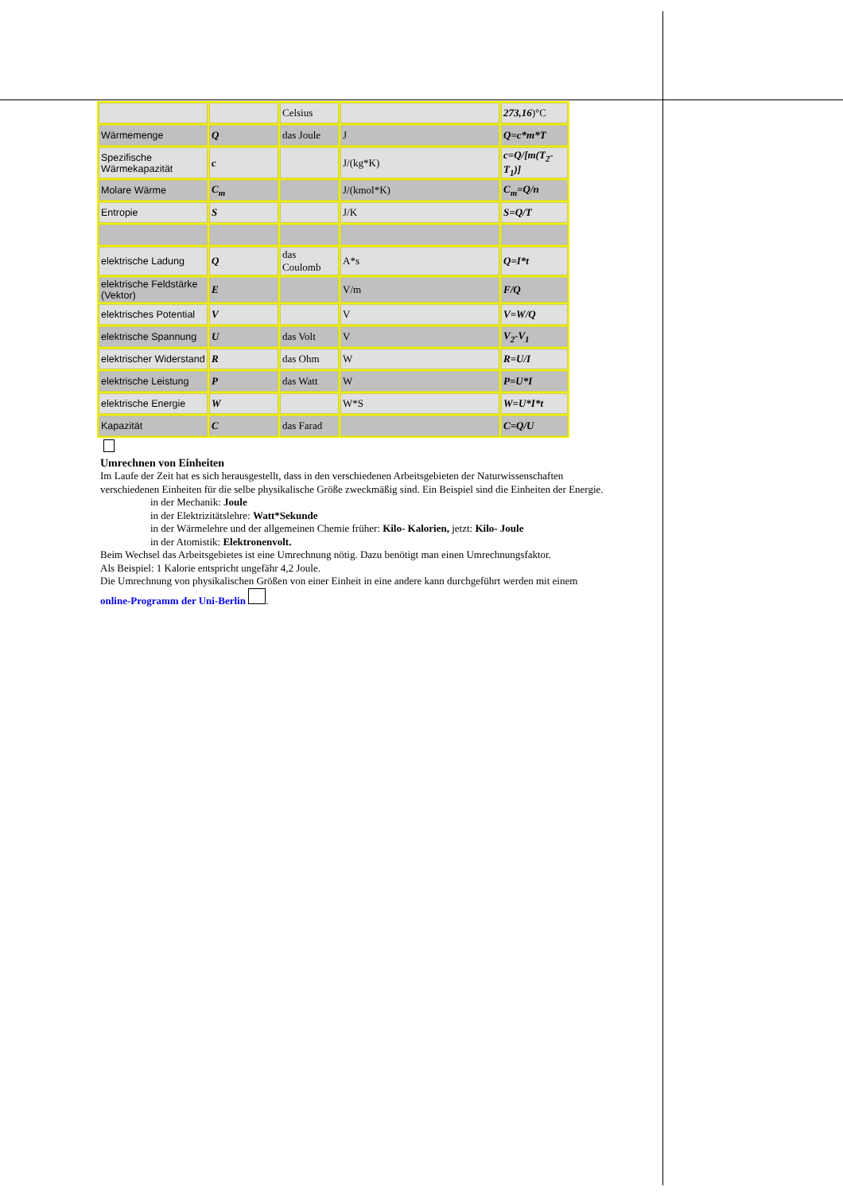| | | Celsius | | 273,16 )°C |
| Wärmemenge | Q | das Joule | J | Q=c*m*T |
| Spezifische Wärmekapazität | c | | J/(kg*K) | c=Q/[m(T<sub>2</sub>-T<sub>1</sub>)] |
| Molare Wärme | C<sub>m</sub> | | J/(kmol*K) | C<sub>m</sub>=Q/n |
| Entropie | S | | J/K | S=Q/T |
| elektrische Ladung | Q | das Coulomb | A*s | Q=I*t |
| elektrische Feldstärke (Vektor) | E | | V/m | F/Q |
| elektrisches Potential | V | | V | V=W/Q |
| elektrische Spannung | U | das Volt | V | V<sub>2</sub>-V<sub>1</sub> |
| elektrischer Widerstand | R | das Ohm | W | R=U/I |
| elektrische Leistung | P | das Watt | W | P=U*I |
| elektrische Energie | W | | W*S | W=U*I*t |
| Kapazität | C | das Farad | | C=Q/U |
Umrechnen von Einheiten
Im Laufe der Zeit hat es sich herausgestellt, dass in den verschiedenen Arbeitsgebieten der Naturwissenschaften verschiedenen Einheiten für die selbe physikalische Größe zweckmäßig sind. Ein Beispiel sind die Einheiten der Energie.
in der Mechanik: Joule
in der Elektrizitätslehre: Watt*Sekunde
in der Wärmelehre und der allgemeinen Chemie früher: Kilo- Kalorien, jetzt: Kilo- Joule
in der Atomistik: Elektronenvolt.
Beim Wechsel das Arbeitsgebietes ist eine Umrechnung nötig. Dazu benötigt man einen Umrechnungsfaktor.
Als Beispiel: 1 Kalorie entspricht ungefähr 4,2 Joule.
Die Umrechnung von physikalischen Größen von einer Einheit in eine andere kann durchgeführt werden mit einem online-Programm der Uni-Berlin .